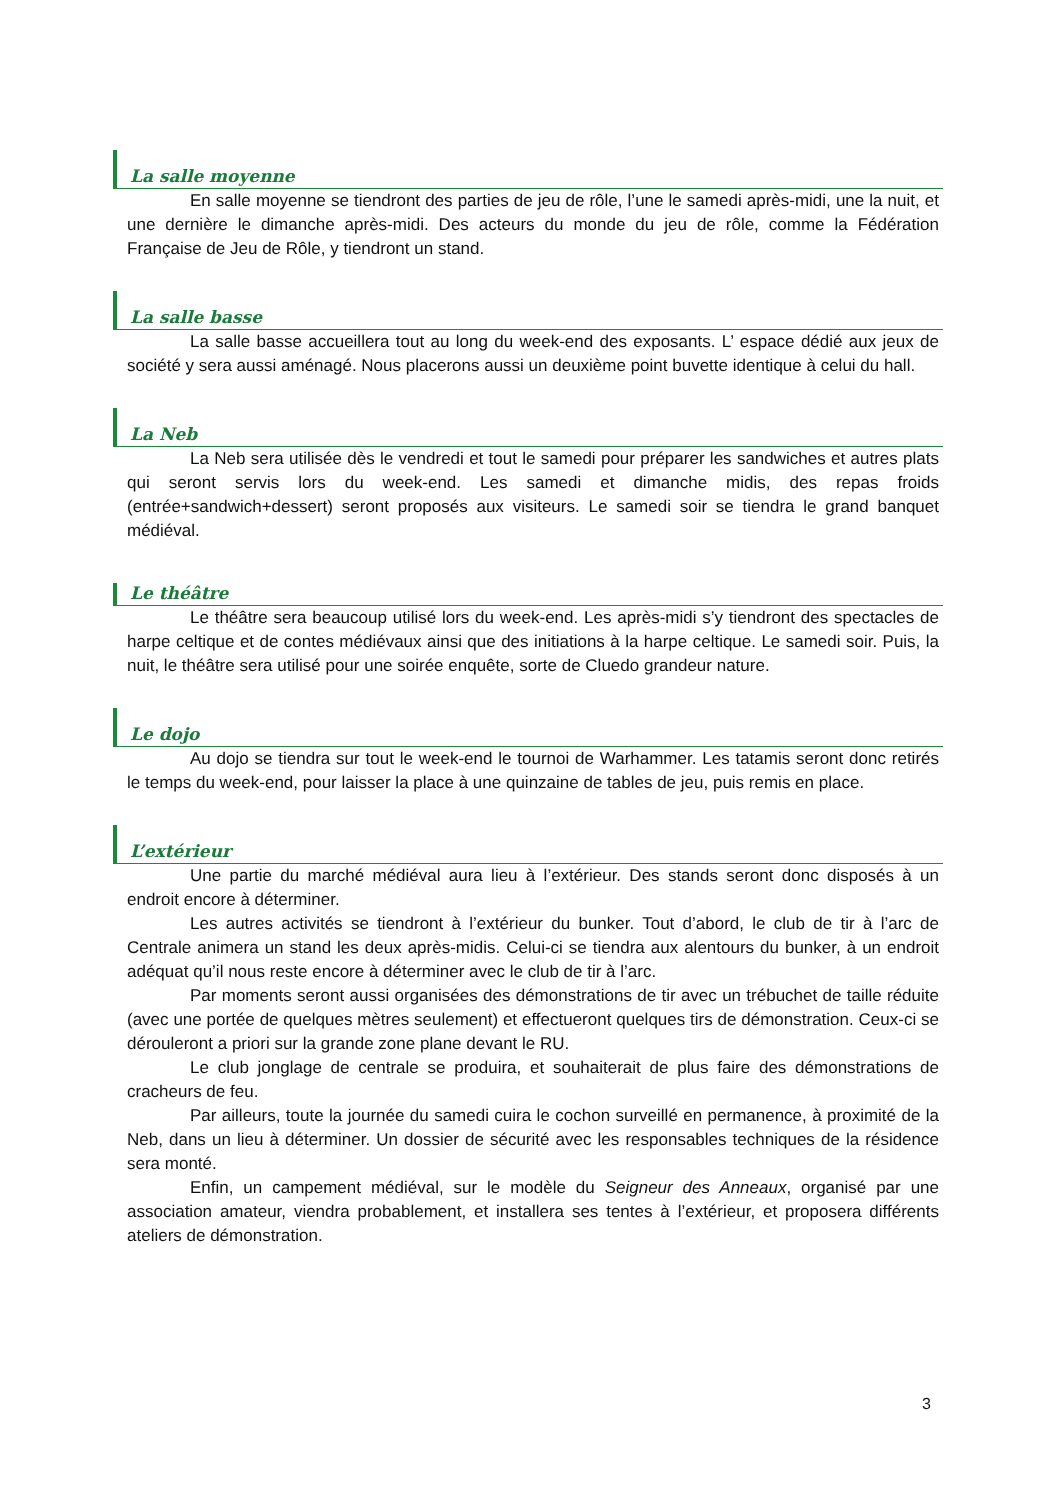La salle moyenne
En salle moyenne se tiendront des parties de jeu de rôle, l’une le samedi après-midi, une la nuit, et une dernière le dimanche après-midi. Des acteurs du monde du jeu de rôle, comme la Fédération Française de Jeu de Rôle, y tiendront un stand.
La salle basse
La salle basse accueillera tout au long du week-end des exposants. L’ espace dédié aux jeux de société y sera aussi aménagé. Nous placerons aussi un deuxième point buvette identique à celui du hall.
La Neb
La Neb sera utilisée dès le vendredi et tout le samedi pour préparer les sandwiches et autres plats qui seront servis lors du week-end. Les samedi et dimanche midis, des repas froids (entrée+sandwich+dessert) seront proposés aux visiteurs. Le samedi soir se tiendra le grand banquet médiéval.
Le théâtre
Le théâtre sera beaucoup utilisé lors du week-end. Les après-midi s’y tiendront des spectacles de harpe celtique et de contes médiévaux ainsi que des initiations à la harpe celtique. Le samedi soir. Puis, la nuit, le théâtre sera utilisé pour une soirée enquête, sorte de Cluedo grandeur nature.
Le dojo
Au dojo se tiendra sur tout le week-end le tournoi de Warhammer. Les tatamis seront donc retirés le temps du week-end, pour laisser la place à une quinzaine de tables de jeu, puis remis en place.
L’extérieur
Une partie du marché médiéval aura lieu à l’extérieur. Des stands seront donc disposés à un endroit encore à déterminer.
Les autres activités se tiendront à l’extérieur du bunker. Tout d’abord, le club de tir à l’arc de Centrale animera un stand les deux après-midis. Celui-ci se tiendra aux alentours du bunker, à un endroit adéquat qu’il nous reste encore à déterminer avec le club de tir à l’arc.
Par moments seront aussi organisées des démonstrations de tir avec un trébuchet de taille réduite (avec une portée de quelques mètres seulement) et effectueront quelques tirs de démonstration. Ceux-ci se dérouleront a priori sur la grande zone plane devant le RU.
Le club jonglage de centrale se produira, et souhaiterait de plus faire des démonstrations de cracheurs de feu.
Par ailleurs, toute la journée du samedi cuira le cochon surveillé en permanence, à proximité de la Neb, dans un lieu à déterminer. Un dossier de sécurité avec les responsables techniques de la résidence sera monté.
Enfin, un campement médiéval, sur le modèle du Seigneur des Anneaux, organisé par une association amateur, viendra probablement, et installera ses tentes à l’extérieur, et proposera différents ateliers de démonstration.
3